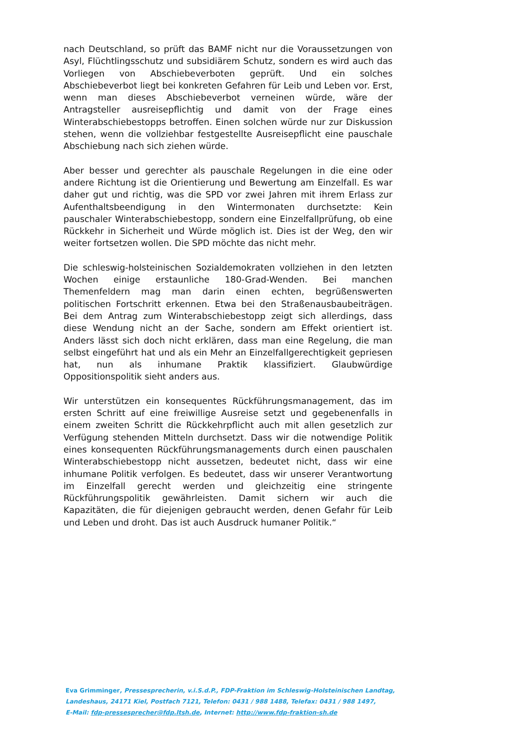nach Deutschland, so prüft das BAMF nicht nur die Voraussetzungen von Asyl, Flüchtlingsschutz und subsidiärem Schutz, sondern es wird auch das Vorliegen von Abschiebeverboten geprüft. Und ein solches Abschiebeverbot liegt bei konkreten Gefahren für Leib und Leben vor. Erst, wenn man dieses Abschiebeverbot verneinen würde, wäre der Antragsteller ausreisepflichtig und damit von der Frage eines Winterabschiebestopps betroffen. Einen solchen würde nur zur Diskussion stehen, wenn die vollziehbar festgestellte Ausreisepflicht eine pauschale Abschiebung nach sich ziehen würde.
Aber besser und gerechter als pauschale Regelungen in die eine oder andere Richtung ist die Orientierung und Bewertung am Einzelfall. Es war daher gut und richtig, was die SPD vor zwei Jahren mit ihrem Erlass zur Aufenthaltsbeendigung in den Wintermonaten durchsetzte: Kein pauschaler Winterabschiebestopp, sondern eine Einzelfallprüfung, ob eine Rückkehr in Sicherheit und Würde möglich ist. Dies ist der Weg, den wir weiter fortsetzen wollen. Die SPD möchte das nicht mehr.
Die schleswig-holsteinischen Sozialdemokraten vollziehen in den letzten Wochen einige erstaunliche 180-Grad-Wenden. Bei manchen Themenfeldern mag man darin einen echten, begrüßenswerten politischen Fortschritt erkennen. Etwa bei den Straßenausbaubeiträgen. Bei dem Antrag zum Winterabschiebestopp zeigt sich allerdings, dass diese Wendung nicht an der Sache, sondern am Effekt orientiert ist. Anders lässt sich doch nicht erklären, dass man eine Regelung, die man selbst eingeführt hat und als ein Mehr an Einzelfallgerechtigkeit gepriesen hat, nun als inhumane Praktik klassifiziert. Glaubwürdige Oppositionspolitik sieht anders aus.
Wir unterstützen ein konsequentes Rückführungsmanagement, das im ersten Schritt auf eine freiwillige Ausreise setzt und gegebenenfalls in einem zweiten Schritt die Rückkehrpflicht auch mit allen gesetzlich zur Verfügung stehenden Mitteln durchsetzt. Dass wir die notwendige Politik eines konsequenten Rückführungsmanagements durch einen pauschalen Winterabschiebestopp nicht aussetzen, bedeutet nicht, dass wir eine inhumane Politik verfolgen. Es bedeutet, dass wir unserer Verantwortung im Einzelfall gerecht werden und gleichzeitig eine stringente Rückführungspolitik gewährleisten. Damit sichern wir auch die Kapazitäten, die für diejenigen gebraucht werden, denen Gefahr für Leib und Leben und droht. Das ist auch Ausdruck humaner Politik.“
Eva Grimminger, Pressesprecherin, v.i.S.d.P., FDP-Fraktion im Schleswig-Holsteinischen Landtag,
Landeshaus, 24171 Kiel, Postfach 7121, Telefon: 0431 / 988 1488, Telefax: 0431 / 988 1497,
E-Mail: fdp-pressesprecher@fdp.ltsh.de, Internet: http://www.fdp-fraktion-sh.de